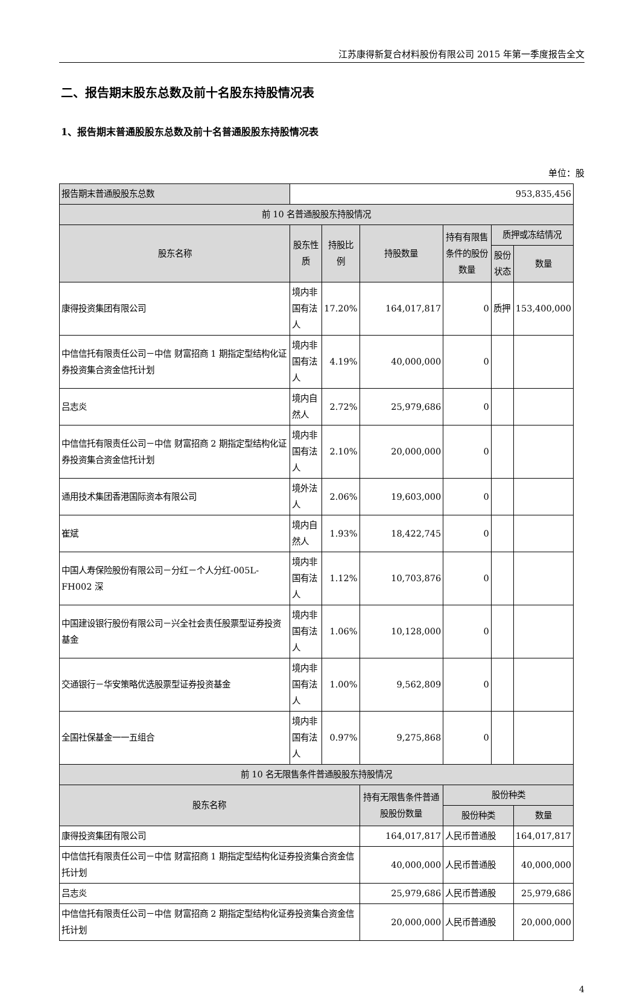江苏康得新复合材料股份有限公司 2015 年第一季度报告全文
二、报告期末股东总数及前十名股东持股情况表
1、报告期末普通股股东总数及前十名普通股股东持股情况表
单位：股
| 报告期末普通股股东总数 | 953,835,456 | | | | | |
| 前 10 名普通股股东持股情况 | | | | | | |
| 股东名称 | 股东性质 | 持股比例 | 持股数量 | 持有有限售条件的股份数量 | 质押或冻结情况 | |
| | | | | | 股份状态 | 数量 |
| 康得投资集团有限公司 | 境内非国有法人 | 17.20% | 164,017,817 | 0 | 质押 | 153,400,000 |
| 中信信托有限责任公司－中信 财富招商 1 期指定型结构化证券投资集合资金信托计划 | 境内非国有法人 | 4.19% | 40,000,000 | 0 | | |
| 吕志炎 | 境内自然人 | 2.72% | 25,979,686 | 0 | | |
| 中信信托有限责任公司－中信 财富招商 2 期指定型结构化证券投资集合资金信托计划 | 境内非国有法人 | 2.10% | 20,000,000 | 0 | | |
| 通用技术集团香港国际资本有限公司 | 境外法人 | 2.06% | 19,603,000 | 0 | | |
| 崔斌 | 境内自然人 | 1.93% | 18,422,745 | 0 | | |
| 中国人寿保险股份有限公司－分红－个人分红-005L-FH002 深 | 境内非国有法人 | 1.12% | 10,703,876 | 0 | | |
| 中国建设银行股份有限公司－兴全社会责任股票型证券投资基金 | 境内非国有法人 | 1.06% | 10,128,000 | 0 | | |
| 交通银行－华安策略优选股票型证券投资基金 | 境内非国有法人 | 1.00% | 9,562,809 | 0 | | |
| 全国社保基金一一五组合 | 境内非国有法人 | 0.97% | 9,275,868 | 0 | | |
| 前 10 名无限售条件普通股股东持股情况 | | | | | | |
| 股东名称 | | | 持有无限售条件普通股股份数量 | 股份种类 | | |
| | | | | 股份种类 | | 数量 |
| 康得投资集团有限公司 | | | 164,017,817 | 人民币普通股 | | 164,017,817 |
| 中信信托有限责任公司－中信 财富招商 1 期指定型结构化证券投资集合资金信托计划 | | | 40,000,000 | 人民币普通股 | | 40,000,000 |
| 吕志炎 | | | 25,979,686 | 人民币普通股 | | 25,979,686 |
| 中信信托有限责任公司－中信 财富招商 2 期指定型结构化证券投资集合资金信托计划 | | | 20,000,000 | 人民币普通股 | | 20,000,000 |
4